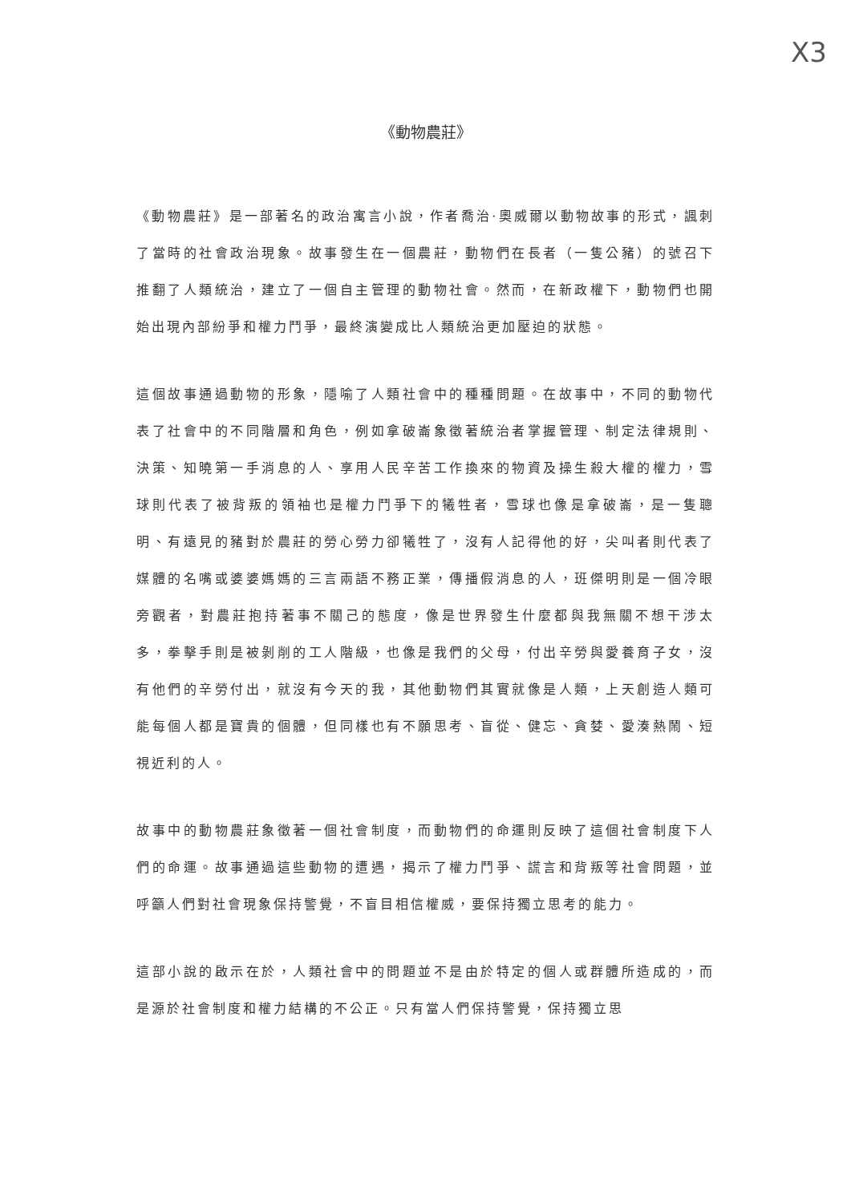X3
《動物農莊》
《動物農莊》是一部著名的政治寓言小說，作者喬治·奧威爾以動物故事的形式，諷刺了當時的社會政治現象。故事發生在一個農莊，動物們在長者（一隻公豬）的號召下推翻了人類統治，建立了一個自主管理的動物社會。然而，在新政權下，動物們也開始出現內部紛爭和權力鬥爭，最終演變成比人類統治更加壓迫的狀態。
這個故事通過動物的形象，隱喻了人類社會中的種種問題。在故事中，不同的動物代表了社會中的不同階層和角色，例如拿破崙象徵著統治者掌握管理、制定法律規則、決策、知曉第一手消息的人、享用人民辛苦工作換來的物資及操生殺大權的權力，雪球則代表了被背叛的領袖也是權力鬥爭下的犧牲者，雪球也像是拿破崙，是一隻聰明、有遠見的豬對於農莊的勞心勞力卻犧牲了，沒有人記得他的好，尖叫者則代表了媒體的名嘴或婆婆媽媽的三言兩語不務正業，傳播假消息的人，班傑明則是一個冷眼旁觀者，對農莊抱持著事不關己的態度，像是世界發生什麼都與我無關不想干涉太多，拳擊手則是被剝削的工人階級，也像是我們的父母，付出辛勞與愛養育子女，沒有他們的辛勞付出，就沒有今天的我，其他動物們其實就像是人類，上天創造人類可能每個人都是寶貴的個體，但同樣也有不願思考、盲從、健忘、貪婪、愛湊熱鬧、短視近利的人。
故事中的動物農莊象徵著一個社會制度，而動物們的命運則反映了這個社會制度下人們的命運。故事通過這些動物的遭遇，揭示了權力鬥爭、謊言和背叛等社會問題，並呼籲人們對社會現象保持警覺，不盲目相信權威，要保持獨立思考的能力。
這部小說的啟示在於，人類社會中的問題並不是由於特定的個人或群體所造成的，而是源於社會制度和權力結構的不公正。只有當人們保持警覺，保持獨立思